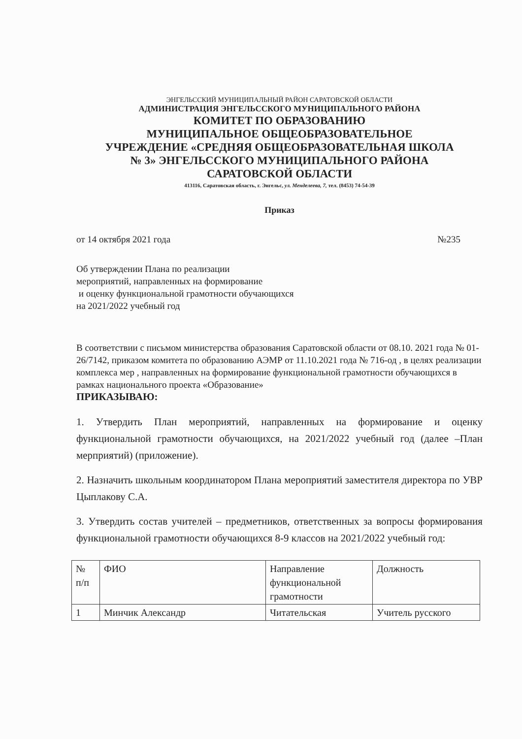ЭНГЕЛЬССКИЙ МУНИЦИПАЛЬНЫЙ РАЙОН САРАТОВСКОЙ ОБЛАСТИ
АДМИНИСТРАЦИЯ ЭНГЕЛЬССКОГО МУНИЦИПАЛЬНОГО РАЙОНА
КОМИТЕТ ПО ОБРАЗОВАНИЮ
МУНИЦИПАЛЬНОЕ ОБЩЕОБРАЗОВАТЕЛЬНОЕ
УЧРЕЖДЕНИЕ «СРЕДНЯЯ ОБЩЕОБРАЗОВАТЕЛЬНАЯ ШКОЛА
№ 3» ЭНГЕЛЬССКОГО МУНИЦИПАЛЬНОГО РАЙОНА
САРАТОВСКОЙ ОБЛАСТИ
413116, Саратовская область, г. Энгельс, ул. Менделеева, 7, тел. (8453) 74-54-39
Приказ
от 14 октября 2021 года №235
Об утверждении Плана по реализации
мероприятий, направленных на формирование
и оценку функциональной грамотности обучающихся
на 2021/2022 учебный год
В соответствии с письмом министерства образования Саратовской области от 08.10. 2021 года № 01-26/7142, приказом комитета по образованию АЭМР от 11.10.2021 года № 716-од , в целях реализации комплекса мер , направленных на формирование функциональной грамотности обучающихся в рамках национального проекта «Образование»
ПРИКАЗЫВАЮ:
1. Утвердить План мероприятий, направленных на формирование и оценку функциональной грамотности обучающихся, на 2021/2022 учебный год (далее –План мерприятий) (приложение).
2. Назначить школьным координатором Плана мероприятий заместителя директора по УВР Цыплакову С.А.
3. Утвердить состав учителей – предметников, ответственных за вопросы формирования функциональной грамотности обучающихся 8-9 классов на 2021/2022 учебный год:
| № п/п | ФИО | Направление функциональной грамотности | Должность |
| 1 | Минчик Александр | Читательская | Учитель русского |